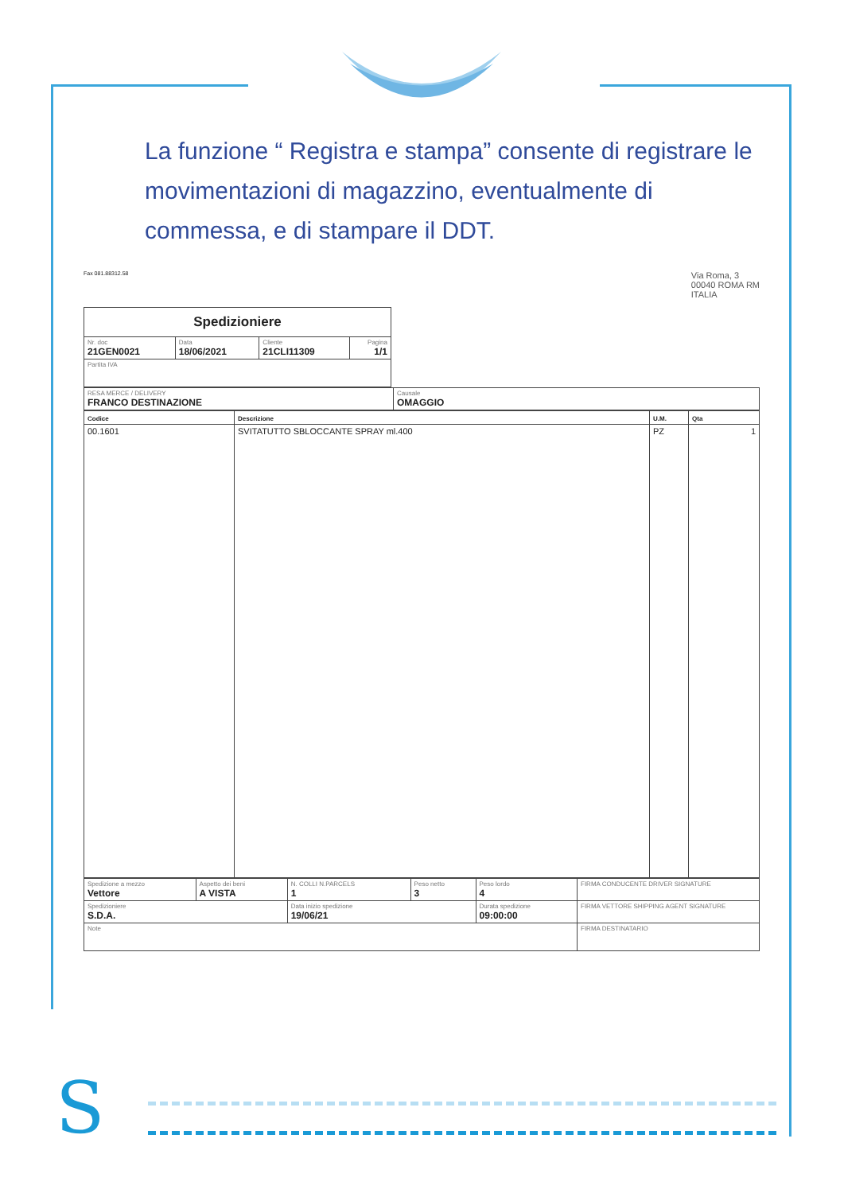La funzione “ Registra e stampa” consente di registrare le movimentazioni di magazzino, eventualmente di commessa, e di stampare il DDT.
Fax 081.88312.58
Via Roma, 3
00040 ROMA RM
ITALIA
| Spedizioniere | | | |
| Nr. doc 21GEN0021 | Data 18/06/2021 | Cliente 21CLI11309 | Pagina 1/1 |
| Partita IVA | | | |
| RESA MERCE / DELIVERY FRANCO DESTINAZIONE | Causale OMAGGIO |
| Codice | Descrizione | U.M. | Qta |
| 00.1601 | SVITATUTTO SBLOCCANTE SPRAY ml.400 | PZ | 1 |
| Spedizione a mezzo Vettore | Aspetto dei beni A VISTA | N. COLLI N.PARCELS 1 | Peso netto 3 | Peso lordo 4 | FIRMA CONDUCENTE DRIVER SIGNATURE |
| Spedizioniere S.D.A. | | Data inizio spedizione 19/06/21 | | Durata spedizione 09:00:00 | FIRMA VETTORE SHIPPING AGENT SIGNATURE |
| Note | | | | | FIRMA DESTINATARIO |
S